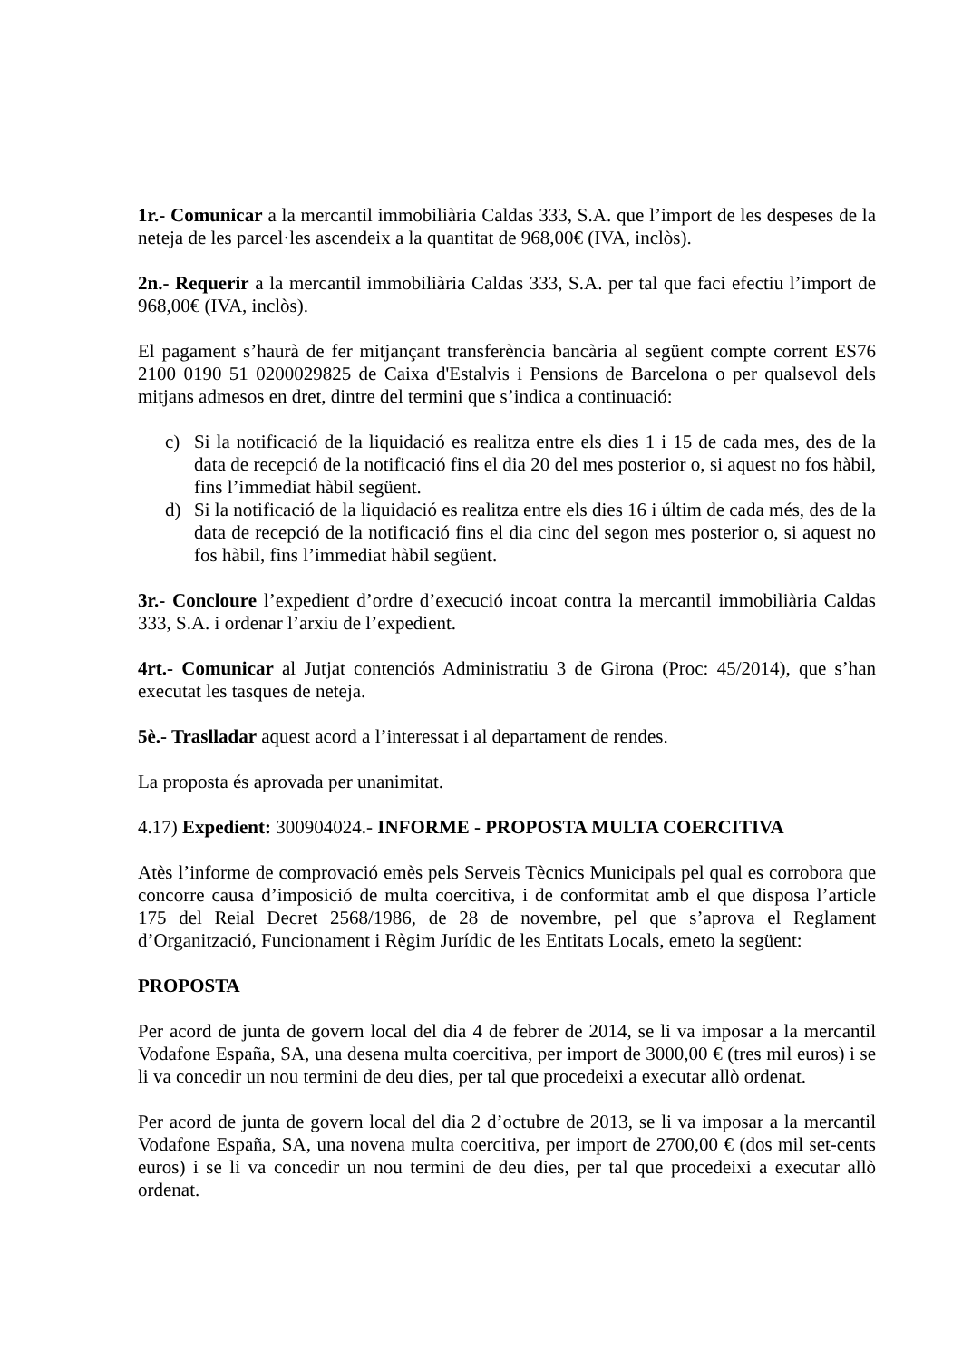1r.- Comunicar a la mercantil immobiliària Caldas 333, S.A. que l’import de les despeses de la neteja de les parcel·les ascendeix a la quantitat de 968,00€ (IVA, inclòs).
2n.- Requerir a la mercantil immobiliària Caldas 333, S.A. per tal que faci efectiu l’import de 968,00€ (IVA, inclòs).
El pagament s’haurà de fer mitjançant transferència bancària al següent compte corrent ES76 2100 0190 51 0200029825 de Caixa d'Estalvis i Pensions de Barcelona o per qualsevol dels mitjans admesos en dret, dintre del termini que s’indica a continuació:
c) Si la notificació de la liquidació es realitza entre els dies 1 i 15 de cada mes, des de la data de recepció de la notificació fins el dia 20 del mes posterior o, si aquest no fos hàbil, fins l’immediat hàbil següent.
d) Si la notificació de la liquidació es realitza entre els dies 16 i últim de cada més, des de la data de recepció de la notificació fins el dia cinc del segon mes posterior o, si aquest no fos hàbil, fins l’immediat hàbil següent.
3r.- Concloure l’expedient d’ordre d’execució incoat contra la mercantil immobiliària Caldas 333, S.A. i ordenar l’arxiu de l’expedient.
4rt.- Comunicar al Jutjat contenciós Administratiu 3 de Girona (Proc: 45/2014), que s’han executat les tasques de neteja.
5è.- Traslladar aquest acord a l’interessat i al departament de rendes.
La proposta és aprovada per unanimitat.
4.17) Expedient: 300904024.- INFORME - PROPOSTA MULTA COERCITIVA
Atès l’informe de comprovació emès pels Serveis Tècnics Municipals pel qual es corrobora que concorre causa d’imposició de multa coercitiva, i de conformitat amb el que disposa l’article 175 del Reial Decret 2568/1986, de 28 de novembre, pel que s’aprova el Reglament d’Organització, Funcionament i Règim Jurídic de les Entitats Locals, emeto la següent:
PROPOSTA
Per acord de junta de govern local del dia 4 de febrer de 2014, se li va imposar a la mercantil Vodafone España, SA, una desena multa coercitiva, per import de 3000,00 € (tres mil euros) i se li va concedir un nou termini de deu dies, per tal que procedeixi a executar allò ordenat.
Per acord de junta de govern local del dia 2 d’octubre de 2013, se li va imposar a la mercantil Vodafone España, SA, una novena multa coercitiva, per import de 2700,00 € (dos mil set-cents euros) i se li va concedir un nou termini de deu dies, per tal que procedeixi a executar allò ordenat.